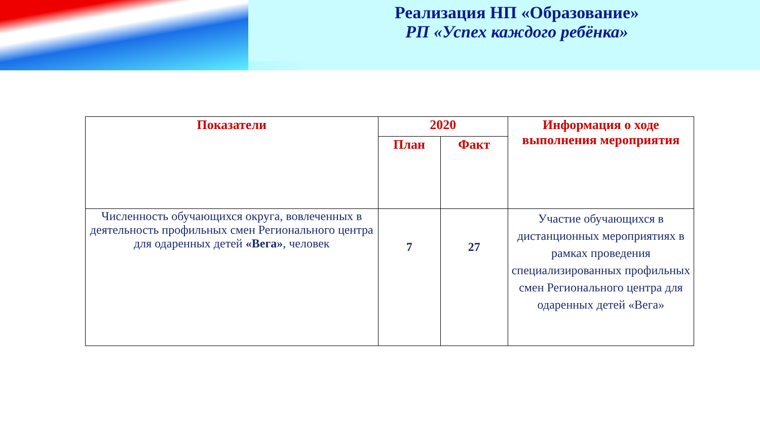Реализация НП «Образование»
РП «Успех каждого ребёнка»
| Показатели | 2020 | | Информация о ходе выполнения мероприятия |
| --- | --- | --- | --- |
| | План | Факт | |
| Численность обучающихся округа, вовлеченных в деятельность профильных смен Регионального центра для одаренных детей «Вега» , человек | 7 | 27 | Участие обучающихся в дистанционных мероприятиях в рамках проведения специализированных профильных смен Регионального центра для одаренных детей «Вега» |